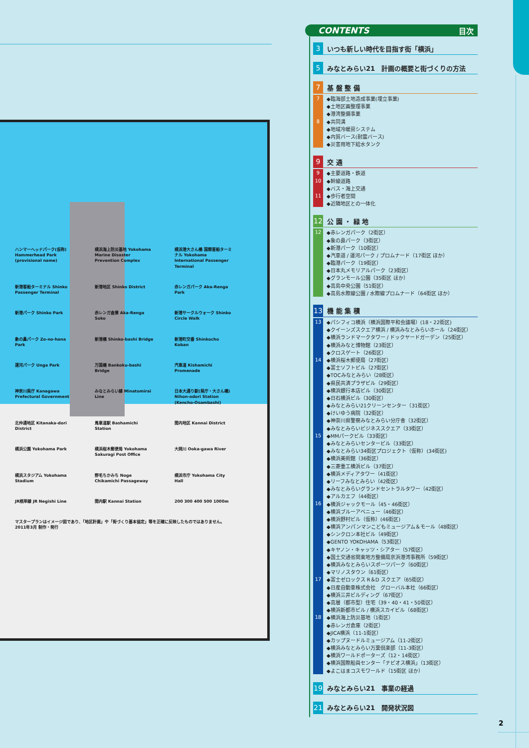ハンマーヘッドパーク(仮称) Hammerhead Park (provisional name)
横浜海上防災基地 Yokohama Marine Disaster Prevention Complex
横浜港大さん橋 国際客船ターミナル Yokohama International Passenger Terminal
新港客船ターミナル Shinko Passenger Terminal
新港地区 Shinko District
赤レンガパーク Aka-Renga Park
新港パーク Shinko Park
赤レンガ倉庫 Aka-Renga Soko
新港サークルウォーク Shinko Circle Walk
象の鼻パーク Zo-no-hana Park
新港橋 Shinko-bashi Bridge
新港町交番 Shinkocho Koban
運河パーク Unga Park
万国橋 Bankoku-bashi Bridge
汽車道 Kishamichi Promenade
神奈川県庁 Kanagawa Prefectural Government
みなとみらい線 Minatomirai Line
日本大通り駅(県庁・大さん橋) Nihon-odori Station (Kencho-Osambashi)
北仲通地区 Kitanaka-dori District
馬車道駅 Bashamichi Station
関内地区 Kannai District
横浜公園 Yokohama Park
横浜桜木郵便局 Yokohama Sakuragi Post Office
大岡川 Ooka-gawa River
横浜スタジアム Yokohama Stadium
野毛ちかみち Noge Chikamichi Passageway
横浜市庁 Yokohama City Hall
JR根岸線 JR Negishi Line
関内駅 Kannai Station
200 300 400 500 1000m
マスタープランはイメージ図であり、「地区計画」や「街づくり基本協定」等を正確に反映したものではありません。2011年3月 制作・発行
CONTENTS 目次
3
いつも新しい時代を目指す街「横浜」
5
みなとみらい21　計画の概要と街づくりの方法
7
基 盤 整 備
7
◆臨海部土地造成事業(埋立事業)
◆土地区画整理事業
◆港湾整備事業
8
◆共同溝
◆地域冷暖房システム
◆内貿バース(耐震バース)
◆災害用地下給水タンク
9
交 通
9
◆主要道路・鉄道
10
◆幹線道路
◆バス・海上交通
11
◆歩行者空間
◆近隣地区との一体化
12
公 園 ・ 緑 地
12
◆赤レンガパーク（2街区）
◆象の鼻パーク（3街区）
◆新港パーク（10街区）
◆汽車道 / 運河パーク / プロムナード（17街区 ほか）
◆臨港パーク（19街区）
◆日本丸メモリアルパーク（23街区）
◆グランモール公園（35街区 ほか）
◆高島中央公園（51街区）
◆高島水際線公園 / 水際線プロムナード（64街区 ほか）
13
機 能 集 積
13
◆パシフィコ横浜（横浜国際平和会議場）(18・22街区)
◆クイーンズスクエア横浜 / 横浜みなとみらいホール（24街区）
◆横浜ランドマークタワー / ドックヤードガーデン（25街区）
◆横浜みなと博物館（23街区）
◆クロスゲート（26街区）
14
◆横浜桜木郵便局（27街区）
◆富士ソフトビル（27街区）
◆TOCみなとみらい（28街区）
◆県民共済プラザビル（29街区）
◆横浜銀行本店ビル（30街区）
◆日石横浜ビル（30街区）
◆みなとみらい21クリーンセンター（31街区）
◆けいゆう病院（32街区）
◆神奈川県警察みなとみらい分庁舎（32街区）
◆みなとみらいビジネススクエア（33街区）
15
◆MMパークビル（33街区）
◆みなとみらいセンタービル（33街区）
◆みなとみらい34街区プロジェクト（仮称）(34街区)
◆横浜美術館（36街区）
◆三菱重工横浜ビル（37街区）
◆横浜メディアタワー（41街区）
◆リーフみなとみらい（42街区）
◆みなとみらいグランドセントラルタワー（42街区）
◆アルカエフ（44街区）
16
◆横浜ジャックモール（45・46街区）
◆横浜ブルーアベニュー（46街区）
◆横浜野村ビル（仮称）(46街区)
◆横浜アンパンマンこどもミュージアム＆モール（48街区）
◆シンクロン本社ビル（49街区）
◆GENTO YOKOHAMA（53街区）
◆キヤノン・キャッツ・シアター（57街区）
◆国土交通省関東地方整備局京浜港湾事務所（59街区）
◆横浜みなとみらいスポーツパーク（60街区）
◆マリノスタウン（61街区）
17
◆富士ゼロックス R＆D スクエア（65街区）
◆日産自動車株式会社　グローバル本社（66街区）
◆横浜三井ビルディング（67街区）
◆高層（都市型）住宅（39・40・41・50街区）
◆横浜新都市ビル / 横浜スカイビル（68街区）
18
◆横浜海上防災基地（1街区）
◆赤レンガ倉庫（2街区）
◆JICA横浜（11-1街区）
◆カップヌードルミュージアム（11-2街区）
◆横浜みなとみらい万葉倶楽部（11-3街区）
◆横浜ワールドポーターズ（12・14街区）
◆横浜国際船員センター「ナビオス横浜」（13街区）
◆よこはまコスモワールド（15街区 ほか）
19
みなとみらい21　事業の経過
21
みなとみらい21　開発状況図
2